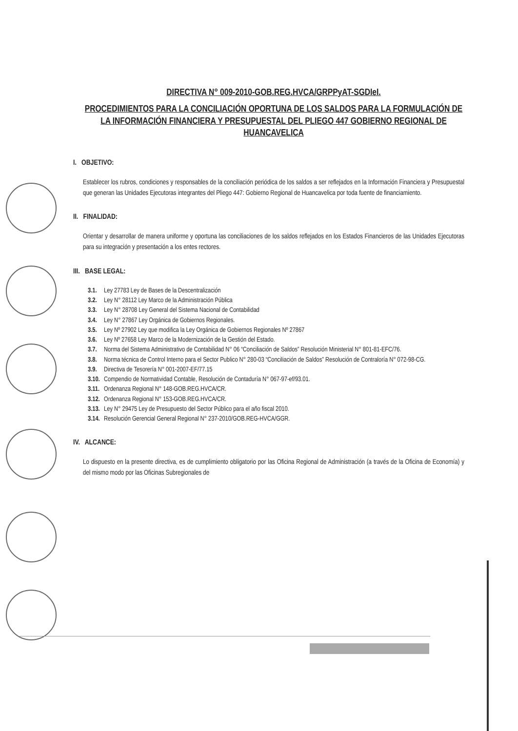DIRECTIVA N° 009-2010-GOB.REG.HVCA/GRPPyAT-SGDIeI.
PROCEDIMIENTOS PARA LA CONCILIACIÓN OPORTUNA DE LOS SALDOS PARA LA FORMULACIÓN DE LA INFORMACIÓN FINANCIERA Y PRESUPUESTAL DEL PLIEGO 447 GOBIERNO REGIONAL DE HUANCAVELICA
I. OBJETIVO:
Establecer los rubros, condiciones y responsables de la conciliación periódica de los saldos a ser reflejados en la Información Financiera y Presupuestal que generan las Unidades Ejecutoras integrantes del Pliego 447: Gobierno Regional de Huancavelica por toda fuente de financiamiento.
II. FINALIDAD:
Orientar y desarrollar de manera uniforme y oportuna las conciliaciones de los saldos reflejados en los Estados Financieros de las Unidades Ejecutoras para su integración y presentación a los entes rectores.
III. BASE LEGAL:
3.1. Ley 27783 Ley de Bases de la Descentralización
3.2. Ley N° 28112 Ley Marco de la Administración Pública
3.3. Ley N° 28708 Ley General del Sistema Nacional de Contabilidad
3.4. Ley N° 27867 Ley Orgánica de Gobiernos Regionales.
3.5. Ley Nº 27902 Ley que modifica la Ley Orgánica de Gobiernos Regionales Nº 27867
3.6. Ley Nº 27658 Ley Marco de la Modernización de la Gestión del Estado.
3.7. Norma del Sistema Administrativo de Contabilidad N° 06 “Conciliación de Saldos” Resolución Ministerial N° 801-81-EFC/76.
3.8. Norma técnica de Control Interno para el Sector Publico N° 280-03 “Conciliación de Saldos” Resolución de Contraloría N° 072-98-CG.
3.9. Directiva de Tesorería N° 001-2007-EF/77.15
3.10. Compendio de Normatividad Contable, Resolución de Contaduría N° 067-97-ef/93.01.
3.11. Ordenanza Regional N° 148-GOB.REG.HVCA/CR.
3.12. Ordenanza Regional N° 153-GOB.REG.HVCA/CR.
3.13. Ley N° 29475 Ley de Presupuesto del Sector Público para el año fiscal 2010.
3.14. Resolución Gerencial General Regional N° 237-2010/GOB.REG-HVCA/GGR.
IV. ALCANCE:
Lo dispuesto en la presente directiva, es de cumplimiento obligatorio por las Oficina Regional de Administración (a través de la Oficina de Economía) y del mismo modo por las Oficinas Subregionales de